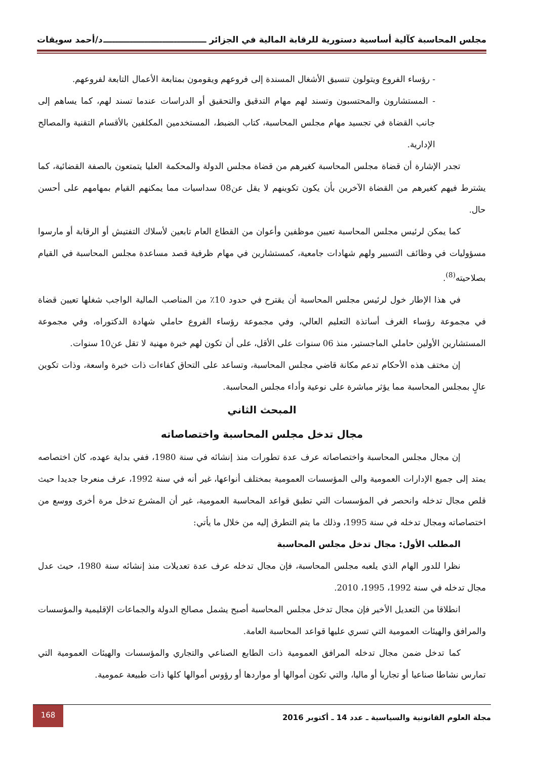مجلس المحاسبة كآلية أساسية دستورية للرقابة المالية في الجزائر ـــــــــــــــــــــــــــــــــــ د/أحمد سويقات
- رؤساء الفروع ويتولون تنسيق الأشغال المسندة إلى فروعهم ويقومون بمتابعة الأعمال التابعة لفروعهم.
- المستشارون والمحتسبون وتسند لهم مهام التدقيق والتحقيق أو الدراسات عندما تسند لهم، كما يساهم إلى جانب القضاة في تجسيد مهام مجلس المحاسبة، كتاب الضبط، المستخدمين المكلفين بالأقسام التقنية والمصالح الإدارية.
تجدر الإشارة أن قضاة مجلس المحاسبة كغيرهم من قضاة مجلس الدولة والمحكمة العليا يتمتعون بالصفة القضائية، كما يشترط فيهم كغيرهم من القضاة الآخرين بأن يكون تكوينهم لا يقل عن08 سداسيات مما يمكنهم القيام بمهامهم على أحسن حال.
كما يمكن لرئيس مجلس المحاسبة تعيين موظفين وأعوان من القطاع العام تابعين لأسلاك التفتيش أو الرقابة أو مارسوا مسؤوليات في وظائف التسيير ولهم شهادات جامعية، كمستشارين في مهام ظرفية قصد مساعدة مجلس المحاسبة في القيام بصلاحيته<sup>(8)</sup>.
في هذا الإطار خول لرئيس مجلس المحاسبة أن يقترح في حدود 10٪ من المناصب المالية الواجب شغلها تعيين قضاة في مجموعة رؤساء الغرف أساتذة التعليم العالي، وفي مجموعة رؤساء الفروع حاملي شهادة الدكتوراه، وفي مجموعة المستشارين الأولين حاملي الماجستير، منذ 06 سنوات على الأقل، على أن تكون لهم خبرة مهنية لا تقل عن10 سنوات.
إن مختف هذه الأحكام تدعم مكانة قاضي مجلس المحاسبة، وتساعد على التحاق كفاءات ذات خبرة واسعة، وذات تكوين عالٍ بمجلس المحاسبة مما يؤثر مباشرة على نوعية وأداء مجلس المحاسبة.
المبحث الثاني
مجال تدخل مجلس المحاسبة واختصاصاته
إن مجال مجلس المحاسبة واختصاصاته عرف عدة تطورات منذ إنشائه في سنة 1980، ففي بداية عهده، كان اختصاصه يمتد إلى جميع الإدارات العمومية والى المؤسسات العمومية بمختلف أنواعها، غير أنه في سنة 1992، عرف منعرجا جديدا حيث قلص مجال تدخله وانحصر في المؤسسات التي تطبق قواعد المحاسبة العمومية، غير أن المشرع تدخل مرة أخرى ووسع من اختصاصاته ومجال تدخله في سنة 1995، وذلك ما يتم التطرق إليه من خلال ما يأتي:
المطلب الأول: مجال تدخل مجلس المحاسبة
نظرا للدور الهام الذي يلعبه مجلس المحاسبة، فإن مجال تدخله عرف عدة تعديلات منذ إنشائه سنة 1980، حيث عدل مجال تدخله في سنة 1992، 1995، 2010.
انطلاقا من التعديل الأخير فإن مجال تدخل مجلس المحاسبة أصبح يشمل مصالح الدولة والجماعات الإقليمية والمؤسسات والمرافق والهيئات العمومية التي تسري عليها قواعد المحاسبة العامة.
كما تدخل ضمن مجال تدخله المرافق العمومية ذات الطابع الصناعي والتجاري والمؤسسات والهيئات العمومية التي تمارس نشاطا صناعيا أو تجاريا أو ماليا، والتي تكون أموالها أو مواردها أو رؤوس أموالها كلها ذات طبيعة عمومية.
مجلة العلوم القانونية والسياسية ـ عدد 14 ـ أكتوبر 2016 168